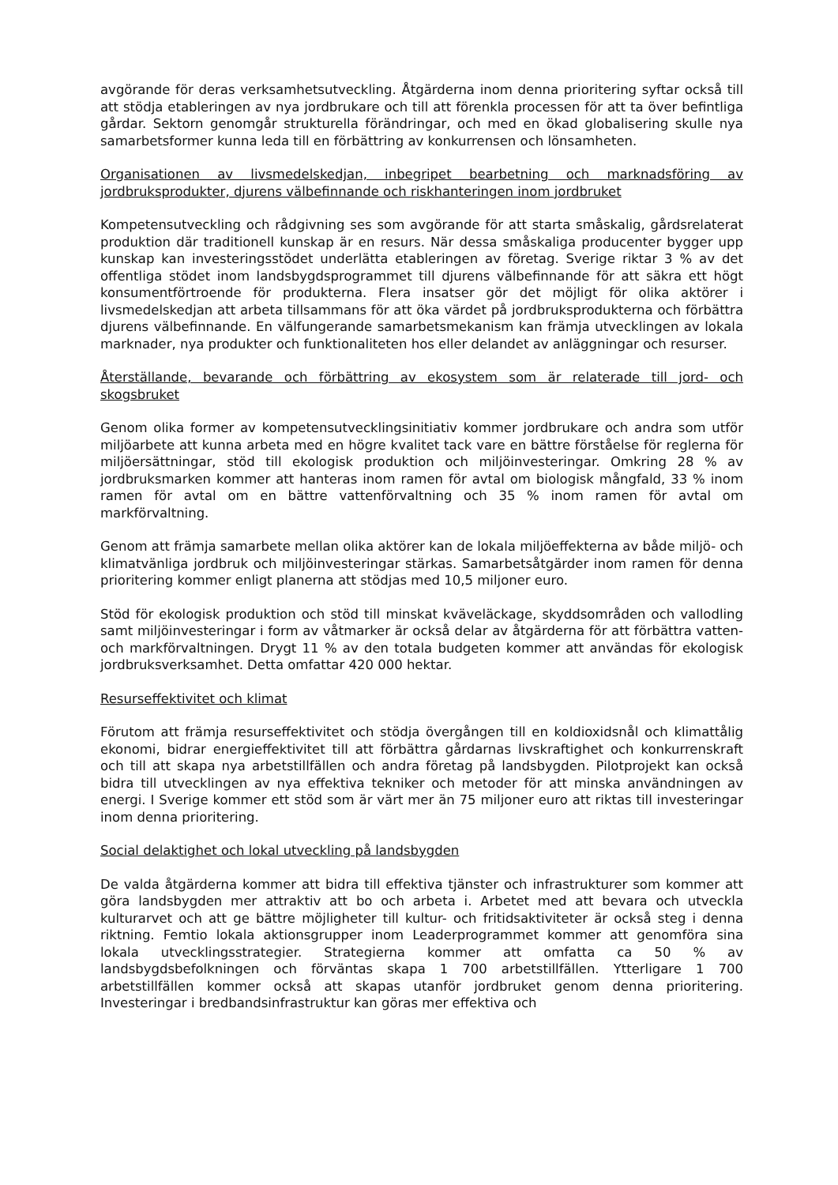avgörande för deras verksamhetsutveckling. Åtgärderna inom denna prioritering syftar också till att stödja etableringen av nya jordbrukare och till att förenkla processen för att ta över befintliga gårdar. Sektorn genomgår strukturella förändringar, och med en ökad globalisering skulle nya samarbetsformer kunna leda till en förbättring av konkurrensen och lönsamheten.
Organisationen av livsmedelskedjan, inbegripet bearbetning och marknadsföring av jordbruksprodukter, djurens välbefinnande och riskhanteringen inom jordbruket
Kompetensutveckling och rådgivning ses som avgörande för att starta småskalig, gårdsrelaterat produktion där traditionell kunskap är en resurs. När dessa småskaliga producenter bygger upp kunskap kan investeringsstödet underlätta etableringen av företag. Sverige riktar 3 % av det offentliga stödet inom landsbygdsprogrammet till djurens välbefinnande för att säkra ett högt konsumentförtroende för produkterna. Flera insatser gör det möjligt för olika aktörer i livsmedelskedjan att arbeta tillsammans för att öka värdet på jordbruksprodukterna och förbättra djurens välbefinnande. En välfungerande samarbetsmekanism kan främja utvecklingen av lokala marknader, nya produkter och funktionaliteten hos eller delandet av anläggningar och resurser.
Återställande, bevarande och förbättring av ekosystem som är relaterade till jord- och skogsbruket
Genom olika former av kompetensutvecklingsinitiativ kommer jordbrukare och andra som utför miljöarbete att kunna arbeta med en högre kvalitet tack vare en bättre förståelse för reglerna för miljöersättningar, stöd till ekologisk produktion och miljöinvesteringar. Omkring 28 % av jordbruksmarken kommer att hanteras inom ramen för avtal om biologisk mångfald, 33 % inom ramen för avtal om en bättre vattenförvaltning och 35 % inom ramen för avtal om markförvaltning.
Genom att främja samarbete mellan olika aktörer kan de lokala miljöeffekterna av både miljö- och klimatvänliga jordbruk och miljöinvesteringar stärkas. Samarbetsåtgärder inom ramen för denna prioritering kommer enligt planerna att stödjas med 10,5 miljoner euro.
Stöd för ekologisk produktion och stöd till minskat kväveläckage, skyddsområden och vallodling samt miljöinvesteringar i form av våtmarker är också delar av åtgärderna för att förbättra vatten- och markförvaltningen. Drygt 11 % av den totala budgeten kommer att användas för ekologisk jordbruksverksamhet. Detta omfattar 420 000 hektar.
Resurseffektivitet och klimat
Förutom att främja resurseffektivitet och stödja övergången till en koldioxidsnål och klimattålig ekonomi, bidrar energieffektivitet till att förbättra gårdarnas livskraftighet och konkurrenskraft och till att skapa nya arbetstillfällen och andra företag på landsbygden. Pilotprojekt kan också bidra till utvecklingen av nya effektiva tekniker och metoder för att minska användningen av energi. I Sverige kommer ett stöd som är värt mer än 75 miljoner euro att riktas till investeringar inom denna prioritering.
Social delaktighet och lokal utveckling på landsbygden
De valda åtgärderna kommer att bidra till effektiva tjänster och infrastrukturer som kommer att göra landsbygden mer attraktiv att bo och arbeta i. Arbetet med att bevara och utveckla kulturarvet och att ge bättre möjligheter till kultur- och fritidsaktiviteter är också steg i denna riktning. Femtio lokala aktionsgrupper inom Leaderprogrammet kommer att genomföra sina lokala utvecklingsstrategier. Strategierna kommer att omfatta ca 50 % av landsbygdsbefolkningen och förväntas skapa 1 700 arbetstillfällen. Ytterligare 1 700 arbetstillfällen kommer också att skapas utanför jordbruket genom denna prioritering. Investeringar i bredbandsinfrastruktur kan göras mer effektiva och